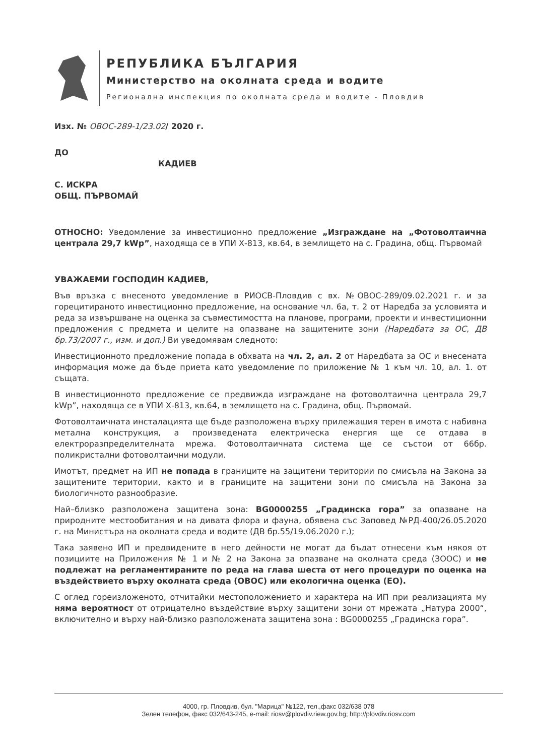РЕПУБЛИКА БЪЛГАРИЯ
Министерство на околната среда и водите
Регионална инспекция по околната среда и водите - Пловдив
Изх. № ОВОС-289-1/23.02/ 2020 г.
ДО
КАДИЕВ
С. ИСКРА
ОБЩ. ПЪРВОМАЙ
ОТНОСНО: Уведомление за инвестиционно предложение „Изграждане на „Фотоволтаична централа 29,7 kWp”, находяща се в УПИ Х-813, кв.64, в землището на с. Градина, общ. Първомай
УВАЖАЕМИ ГОСПОДИН КАДИЕВ,
Във връзка с внесеното уведомление в РИОСВ-Пловдив с вх. №ОВОС-289/09.02.2021 г. и за горецитираното инвестиционно предложение, на основание чл. 6а, т. 2 от Наредба за условията и реда за извършване на оценка за съвместимостта на планове, програми, проекти и инвестиционни предложения с предмета и целите на опазване на защитените зони (Наредбата за ОС, ДВ бр.73/2007 г., изм. и доп.) Ви уведомявам следното:
Инвестиционното предложение попада в обхвата на чл. 2, ал. 2 от Наредбата за ОС и внесената информация може да бъде приета като уведомление по приложение № 1 към чл. 10, ал. 1. от същата.
В инвестиционното предложение се предвижда изграждане на фотоволтаична централа 29,7 kWp”, находяща се в УПИ Х-813, кв.64, в землището на с. Градина, общ. Първомай.
Фотоволтаичната инсталацията ще бъде разположена върху прилежащия терен в имота с набивна метална конструкция, а произведената електрическа енергия ще се отдава в електроразпределителната мрежа. Фотоволтаичната система ще се състои от 66бр. поликристални фотоволтаични модули.
Имотът, предмет на ИП не попада в границите на защитени територии по смисъла на Закона за защитените територии, както и в границите на защитени зони по смисъла на Закона за биологичното разнообразие.
Най–близко разположена защитена зона: BG0000255 „Градинска гора” за опазване на природните местообитания и на дивата флора и фауна, обявена със Заповед №РД-400/26.05.2020 г. на Министъра на околната среда и водите (ДВ бр.55/19.06.2020 г.);
Така заявено ИП и предвидените в него дейности не могат да бъдат отнесени към някоя от позициите на Приложения № 1 и № 2 на Закона за опазване на околната среда (ЗООС) и не подлежат на регламентираните по реда на глава шеста от него процедури по оценка на въздействието върху околната среда (ОВОС) или екологична оценка (ЕО).
С оглед гореизложеното, отчитайки местоположението и характера на ИП при реализацията му няма вероятност от отрицателно въздействие върху защитени зони от мрежата „Натура 2000“, включително и върху най-близко разположената защитена зона : BG0000255 „Градинска гора”.
4000, гр. Пловдив, бул. "Марица" №122, тел.,факс 032/638 078
Зелен телефон, факс 032/643-245, e-mail: riosv@plovdiv.riew.gov.bg; http://plovdiv.riosv.com